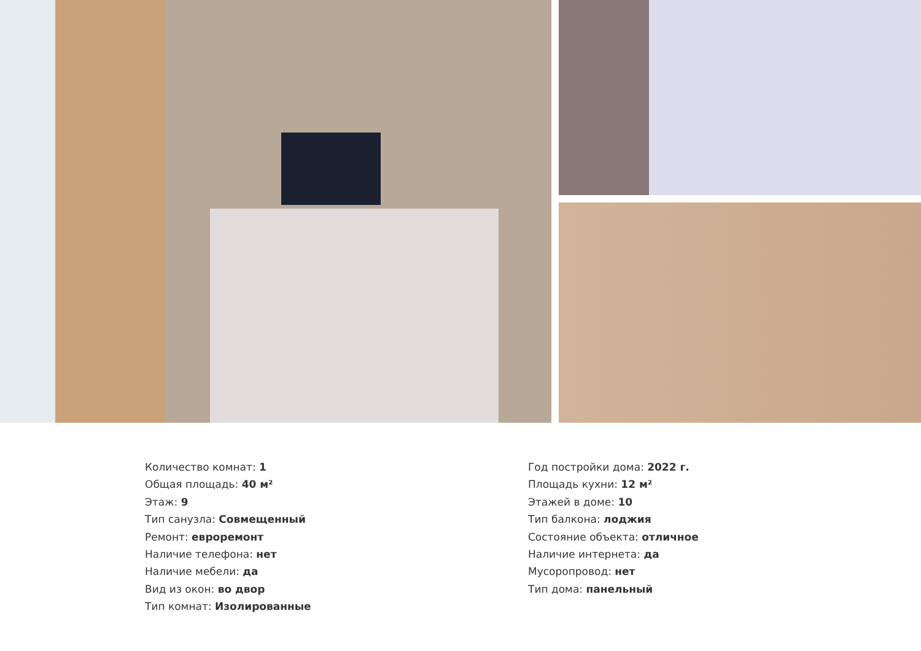Количество комнат: 1
Общая площадь: 40 м²
Этаж: 9
Тип санузла: Совмещенный
Ремонт: евроремонт
Наличие телефона: нет
Наличие мебели: да
Вид из окон: во двор
Тип комнат: Изолированные
Год постройки дома: 2022 г.
Площадь кухни: 12 м²
Этажей в доме: 10
Тип балкона: лоджия
Состояние объекта: отличное
Наличие интернета: да
Мусоропровод: нет
Тип дома: панельный